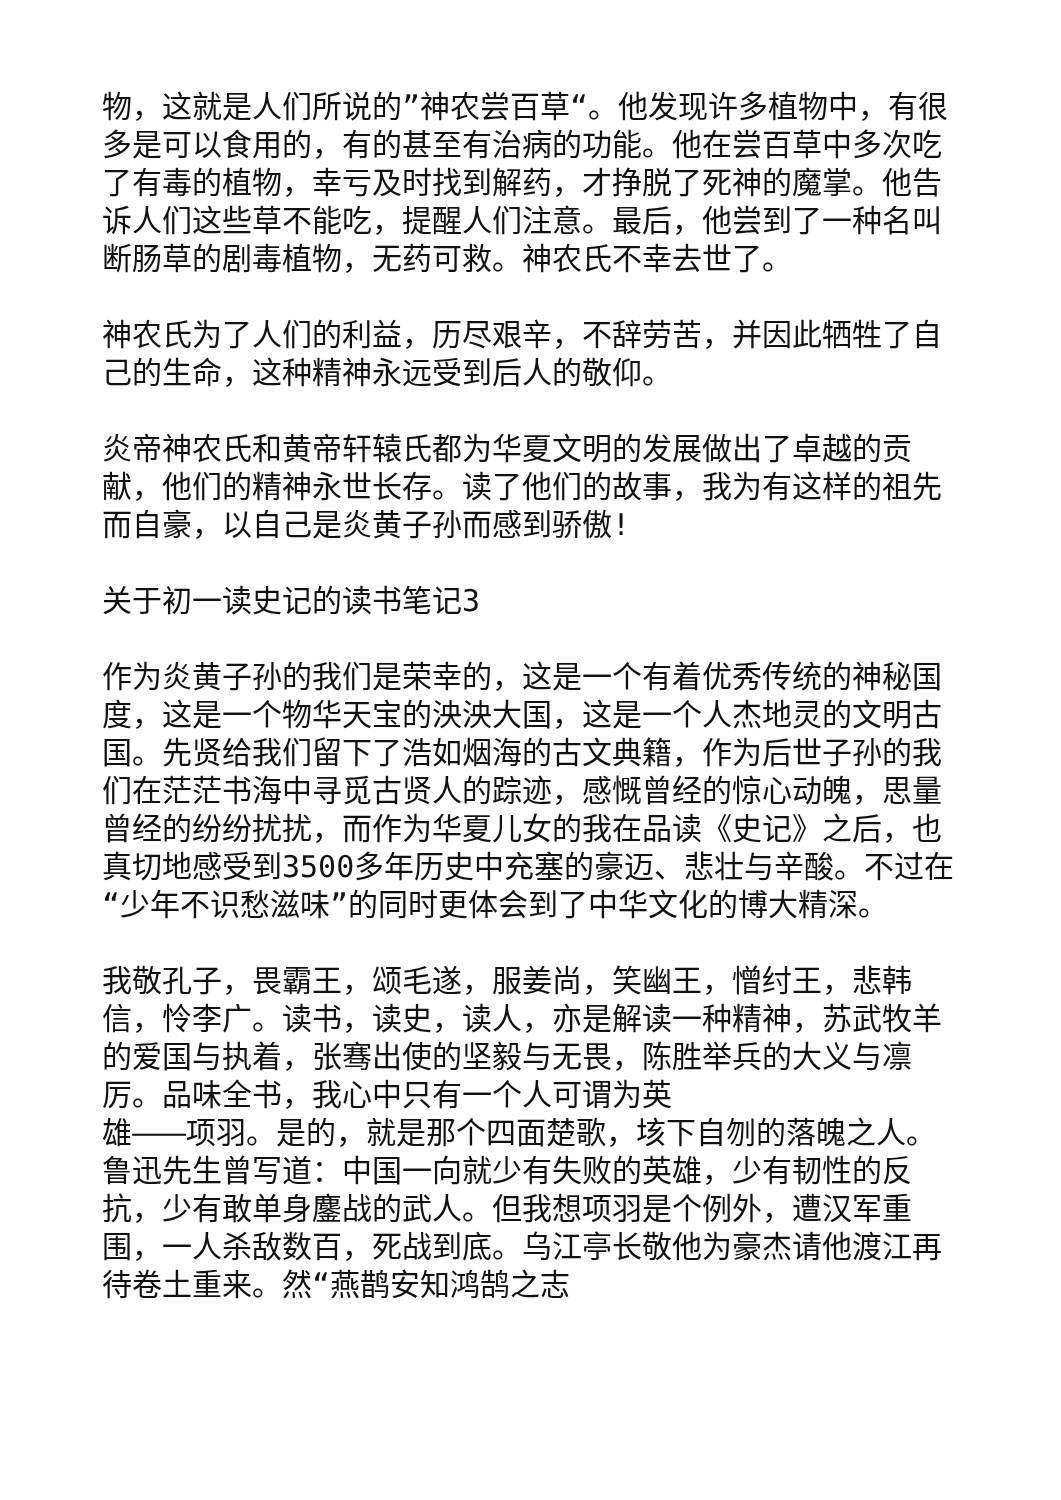物，这就是人们所说的”神农尝百草“。他发现许多植物中，有很多是可以食用的，有的甚至有治病的功能。他在尝百草中多次吃了有毒的植物，幸亏及时找到解药，才挣脱了死神的魔掌。他告诉人们这些草不能吃，提醒人们注意。最后，他尝到了一种名叫断肠草的剧毒植物，无药可救。神农氏不幸去世了。
神农氏为了人们的利益，历尽艰辛，不辞劳苦，并因此牺牲了自己的生命，这种精神永远受到后人的敬仰。
炎帝神农氏和黄帝轩辕氏都为华夏文明的发展做出了卓越的贡献，他们的精神永世长存。读了他们的故事，我为有这样的祖先而自豪，以自己是炎黄子孙而感到骄傲!
关于初一读史记的读书笔记3
作为炎黄子孙的我们是荣幸的，这是一个有着优秀传统的神秘国度，这是一个物华天宝的泱泱大国，这是一个人杰地灵的文明古国。先贤给我们留下了浩如烟海的古文典籍，作为后世子孙的我们在茫茫书海中寻觅古贤人的踪迹，感慨曾经的惊心动魄，思量曾经的纷纷扰扰，而作为华夏儿女的我在品读《史记》之后，也真切地感受到3500多年历史中充塞的豪迈、悲壮与辛酸。不过在“少年不识愁滋味”的同时更体会到了中华文化的博大精深。
我敬孔子，畏霸王，颂毛遂，服姜尚，笑幽王，憎纣王，悲韩信，怜李广。读书，读史，读人，亦是解读一种精神，苏武牧羊的爱国与执着，张骞出使的坚毅与无畏，陈胜举兵的大义与凛厉。品味全书，我心中只有一个人可谓为英
雄———项羽。是的，就是那个四面楚歌，垓下自刎的落魄之人。鲁迅先生曾写道：中国一向就少有失败的英雄，少有韧性的反抗，少有敢单身鏖战的武人。但我想项羽是个例外，遭汉军重围，一人杀敌数百，死战到底。乌江亭长敬他为豪杰请他渡江再待卷土重来。然“燕鹊安知鸿鹄之志